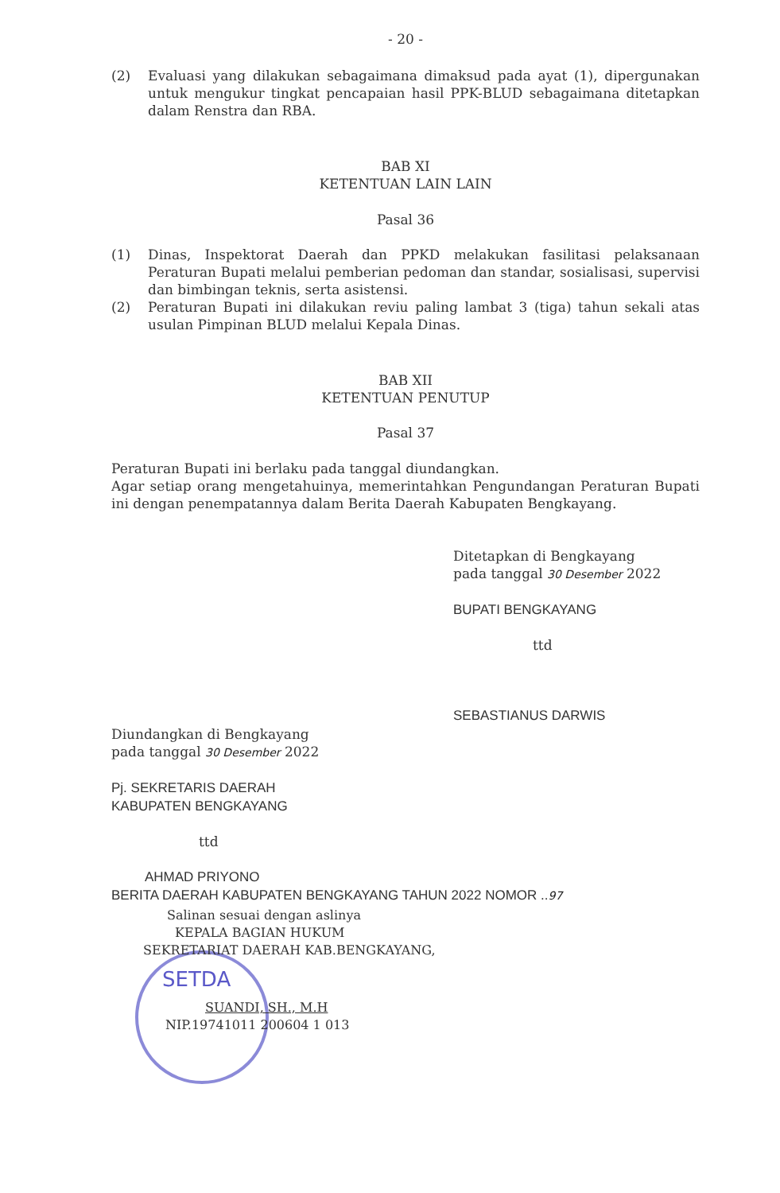- 20 -
(2) Evaluasi yang dilakukan sebagaimana dimaksud pada ayat (1), dipergunakan untuk mengukur tingkat pencapaian hasil PPK-BLUD sebagaimana ditetapkan dalam Renstra dan RBA.
BAB XI
KETENTUAN LAIN LAIN
Pasal 36
(1) Dinas, Inspektorat Daerah dan PPKD melakukan fasilitasi pelaksanaan Peraturan Bupati melalui pemberian pedoman dan standar, sosialisasi, supervisi dan bimbingan teknis, serta asistensi.
(2) Peraturan Bupati ini dilakukan reviu paling lambat 3 (tiga) tahun sekali atas usulan Pimpinan BLUD melalui Kepala Dinas.
BAB XII
KETENTUAN PENUTUP
Pasal 37
Peraturan Bupati ini berlaku pada tanggal diundangkan.
Agar setiap orang mengetahuinya, memerintahkan Pengundangan Peraturan Bupati ini dengan penempatannya dalam Berita Daerah Kabupaten Bengkayang.
Ditetapkan di Bengkayang
pada tanggal 30 Desember 2022
BUPATI BENGKAYANG
ttd
SEBASTIANUS DARWIS
Diundangkan di Bengkayang
pada tanggal 30 Desember 2022
Pj. SEKRETARIS DAERAH
KABUPATEN BENGKAYANG
ttd
AHMAD PRIYONO
BERITA DAERAH KABUPATEN BENGKAYANG TAHUN 2022 NOMOR ..97
Salinan sesuai dengan aslinya
KEPALA BAGIAN HUKUM
SEKRETARIAT DAERAH KAB.BENGKAYANG,
SETDA
SUANDI, SH., M.H
NIP.19741011 200604 1 013